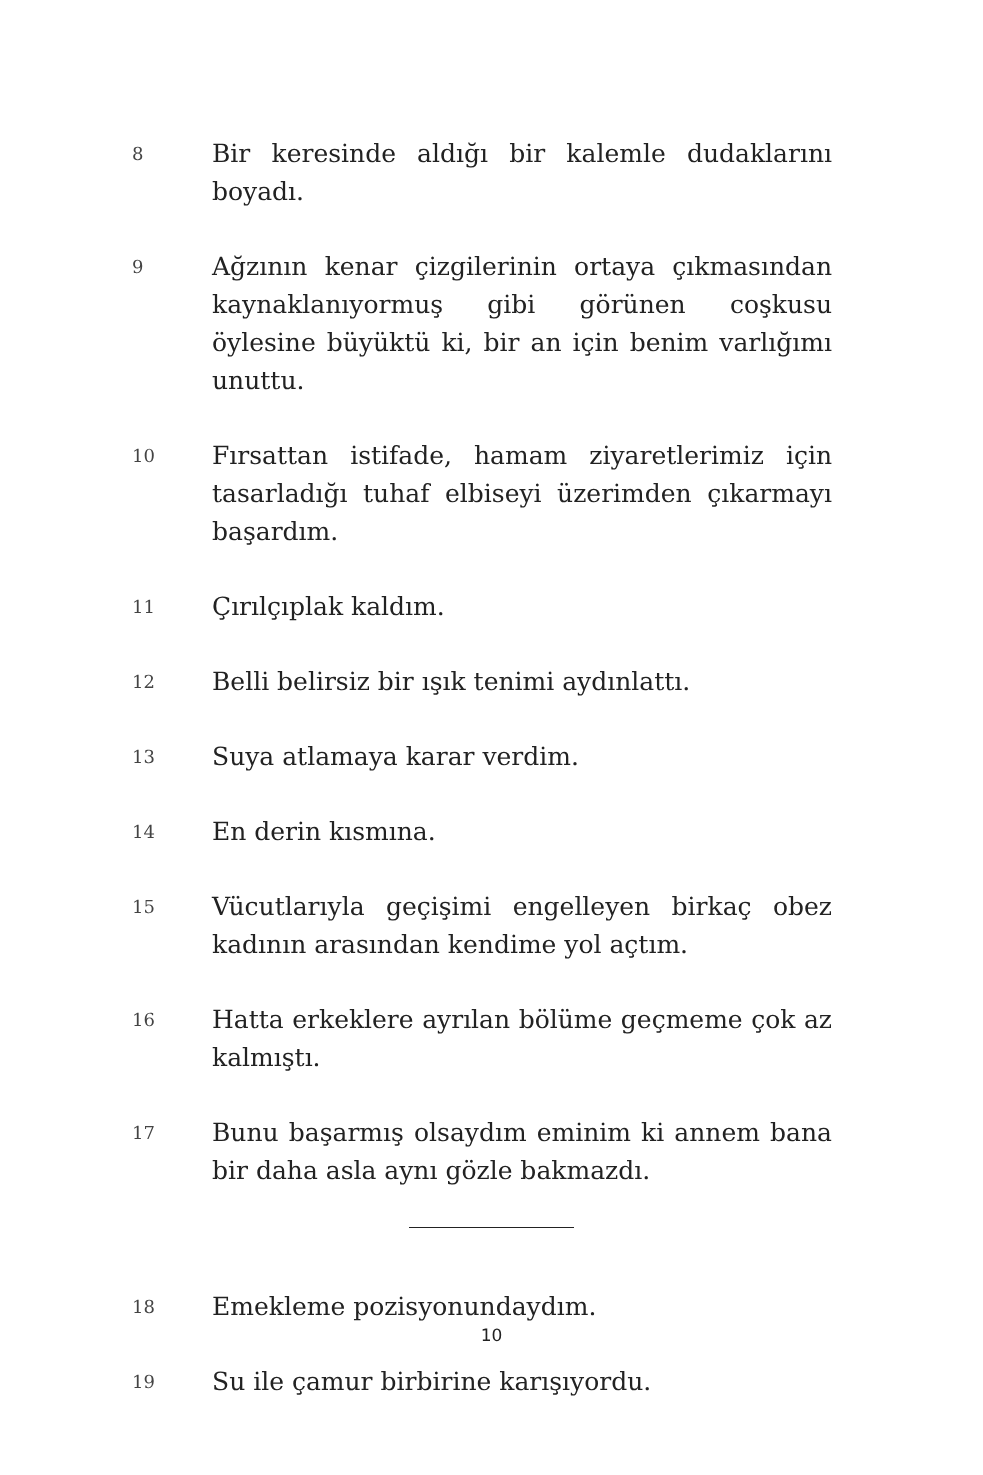8
Bir keresinde aldığı bir kalemle dudaklarını boyadı.
9
Ağzının kenar çizgilerinin ortaya çıkmasından kaynak­lanıyormuş gibi görünen coşkusu öylesine büyüktü ki, bir an için benim varlığımı unuttu.
10
Fırsattan istifade, hamam ziyaretlerimiz için tasarladığı tuhaf elbiseyi üzerimden çıkarmayı başardım.
11
Çırılçıplak kaldım.
12
Belli belirsiz bir ışık tenimi aydınlattı.
13
Suya atlamaya karar verdim.
14
En derin kısmına.
15
Vücutlarıyla geçişimi engelleyen birkaç obez kadının arasından kendime yol açtım.
16
Hatta erkeklere ayrılan bölüme geçmeme çok az kal­mıştı.
17
Bunu başarmış olsaydım eminim ki annem bana bir daha asla aynı gözle bakmazdı.
18
Emekleme pozisyonundaydım.
19
Su ile çamur birbirine karışıyordu.
10